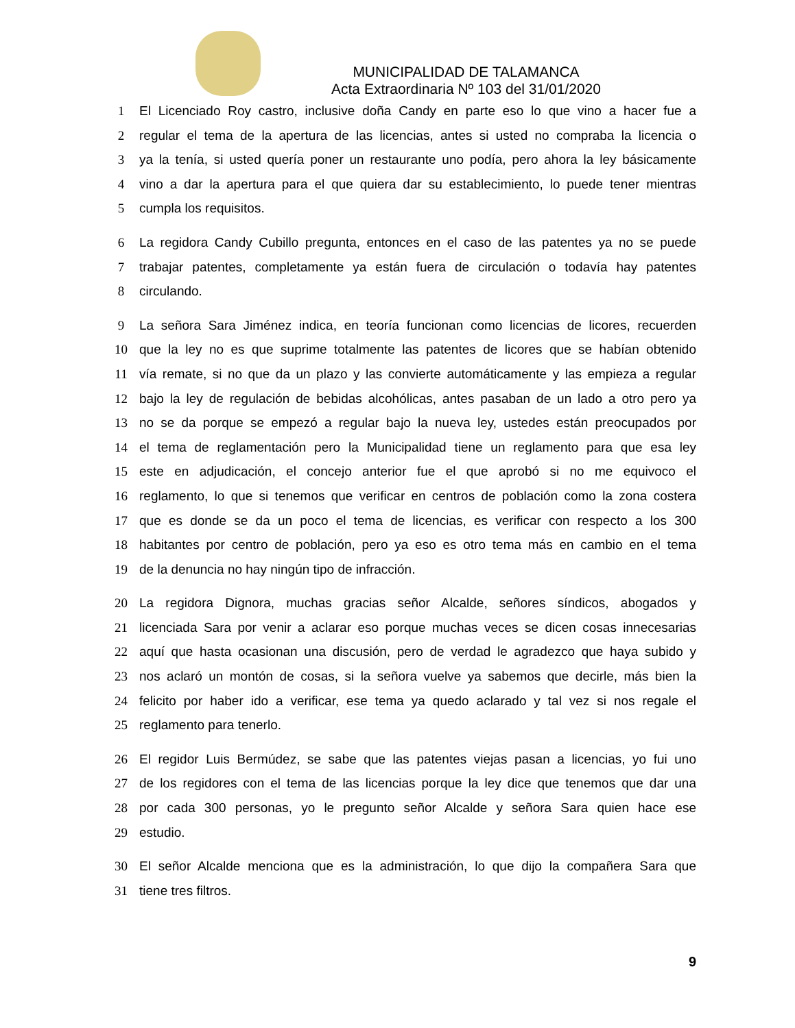MUNICIPALIDAD DE TALAMANCA
Acta Extraordinaria Nº 103 del 31/01/2020
1 El Licenciado Roy castro, inclusive doña Candy en parte eso lo que vino a hacer fue a
2 regular el tema de la apertura de las licencias, antes si usted no compraba la licencia o
3 ya la tenía, si usted quería poner un restaurante uno podía, pero ahora la ley básicamente
4 vino a dar la apertura para el que quiera dar su establecimiento, lo puede tener mientras
5 cumpla los requisitos.
6 La regidora Candy Cubillo pregunta, entonces en el caso de las patentes ya no se puede
7 trabajar patentes, completamente ya están fuera de circulación o todavía hay patentes
8 circulando.
9 La señora Sara Jiménez indica, en teoría funcionan como licencias de licores, recuerden
10 que la ley no es que suprime totalmente las patentes de licores que se habían obtenido
11 vía remate, si no que da un plazo y las convierte automáticamente y las empieza a regular
12 bajo la ley de regulación de bebidas alcohólicas, antes pasaban de un lado a otro pero ya
13 no se da porque se empezó a regular bajo la nueva ley, ustedes están preocupados por
14 el tema de reglamentación pero la Municipalidad tiene un reglamento para que esa ley
15 este en adjudicación, el concejo anterior fue el que aprobó si no me equivoco el
16 reglamento, lo que si tenemos que verificar en centros de población como la zona costera
17 que es donde se da un poco el tema de licencias, es verificar con respecto a los 300
18 habitantes por centro de población, pero ya eso es otro tema más en cambio en el tema
19 de la denuncia no hay ningún tipo de infracción.
20 La regidora Dignora, muchas gracias señor Alcalde, señores síndicos, abogados y
21 licenciada Sara por venir a aclarar eso porque muchas veces se dicen cosas innecesarias
22 aquí que hasta ocasionan una discusión, pero de verdad le agradezco que haya subido y
23 nos aclaró un montón de cosas, si la señora vuelve ya sabemos que decirle, más bien la
24 felicito por haber ido a verificar, ese tema ya quedo aclarado y tal vez si nos regale el
25 reglamento para tenerlo.
26 El regidor Luis Bermúdez, se sabe que las patentes viejas pasan a licencias, yo fui uno
27 de los regidores con el tema de las licencias porque la ley dice que tenemos que dar una
28 por cada 300 personas, yo le pregunto señor Alcalde y señora Sara quien hace ese
29 estudio.
30 El señor Alcalde menciona que es la administración, lo que dijo la compañera Sara que
31 tiene tres filtros.
9